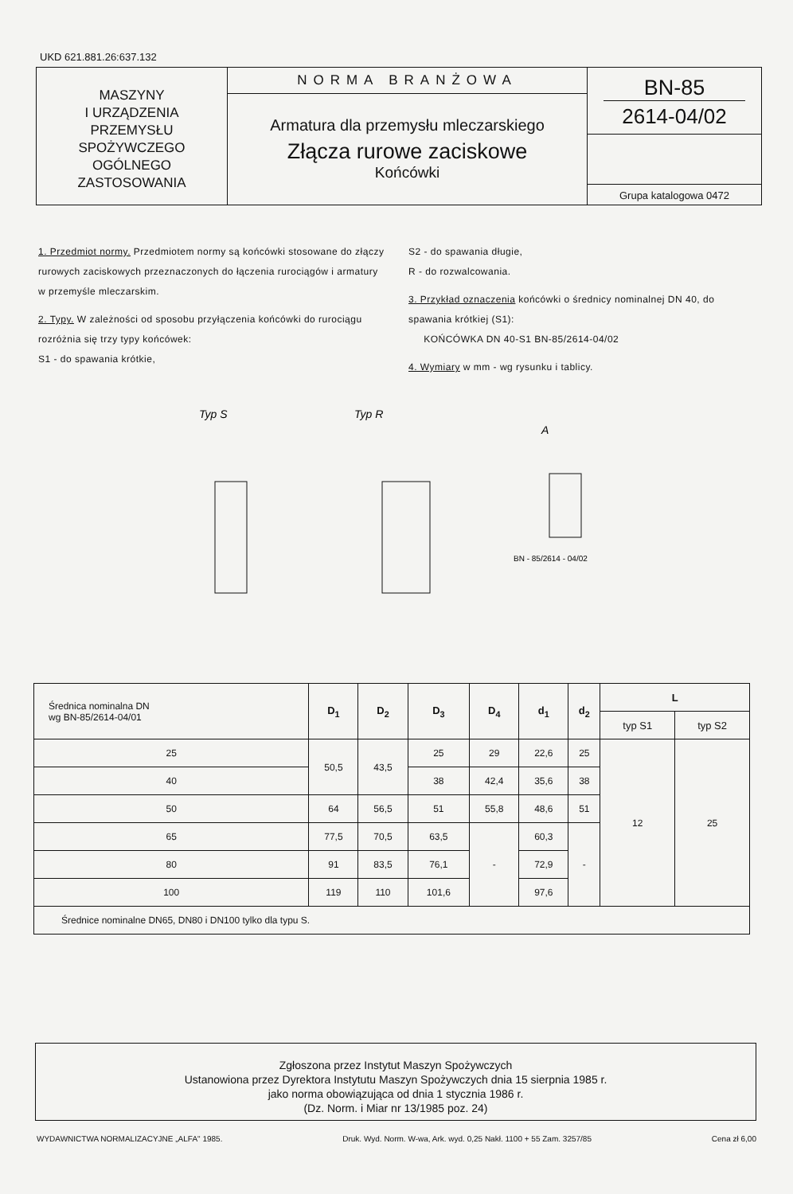UKD 621.881.26:637.132
MASZYNY
I URZĄDZENIA
PRZEMYSŁU
SPOŻYWCZEGO
OGÓLNEGO
ZASTOSOWANIA
NORMA BRANŻOWA
Armatura dla przemysłu mleczarskiego
Złącza rurowe zaciskowe
Końcówki
BN-85
2614-04/02
Grupa katalogowa 0472
1. Przedmiot normy. Przedmiotem normy są końcówki stosowane do złączy rurowych zaciskowych przeznaczonych do łączenia rurociągów i armatury w przemyśle mleczarskim.
2. Typy. W zależności od sposobu przyłączenia końcówki do rurociągu rozróżnia się trzy typy końcówek:
S1 - do spawania krótkie,
S2 - do spawania długie,
R - do rozwalcowania.
3. Przykład oznaczenia końcówki o średnicy nominalnej DN 40, do spawania krótkiej (S1):
KOŃCÓWKA DN 40-S1 BN-85/2614-04/02
4. Wymiary w mm - wg rysunku i tablicy.
Typ S
Typ R
A
BN - 85/2614 - 04/02
| Średnica nominalna DN wg BN-85/2614-04/01 | D<sub>1</sub> | D<sub>2</sub> | D<sub>3</sub> | D<sub>4</sub> | d<sub>1</sub> | d<sub>2</sub> | L | |
| --- | --- | --- | --- | --- | --- | --- | --- | --- |
| | | | | | | | typ S1 | typ S2 |
| 25 | 50,5 | 43,5 | 25 | 29 | 22,6 | 25 | 12 | 25 |
| 40 | | | 38 | 42,4 | 35,6 | 38 | | |
| 50 | 64 | 56,5 | 51 | 55,8 | 48,6 | 51 | | |
| 65 | 77,5 | 70,5 | 63,5 | - | 60,3 | - | | |
| 80 | 91 | 83,5 | 76,1 | | 72,9 | | | |
| 100 | 119 | 110 | 101,6 | | 97,6 | | | |
| Średnice nominalne DN65, DN80 i DN100 tylko dla typu S. | | | | | | | | |
Zgłoszona przez Instytut Maszyn Spożywczych
Ustanowiona przez Dyrektora Instytutu Maszyn Spożywczych dnia 15 sierpnia 1985 r.
jako norma obowiązująca od dnia 1 stycznia 1986 r.
(Dz. Norm. i Miar nr 13/1985 poz. 24)
WYDAWNICTWA NORMALIZACYJNE „ALFA" 1985. Druk. Wyd. Norm. W-wa, Ark. wyd. 0,25 Nakł. 1100 + 55 Zam. 3257/85 Cena zł 6,00